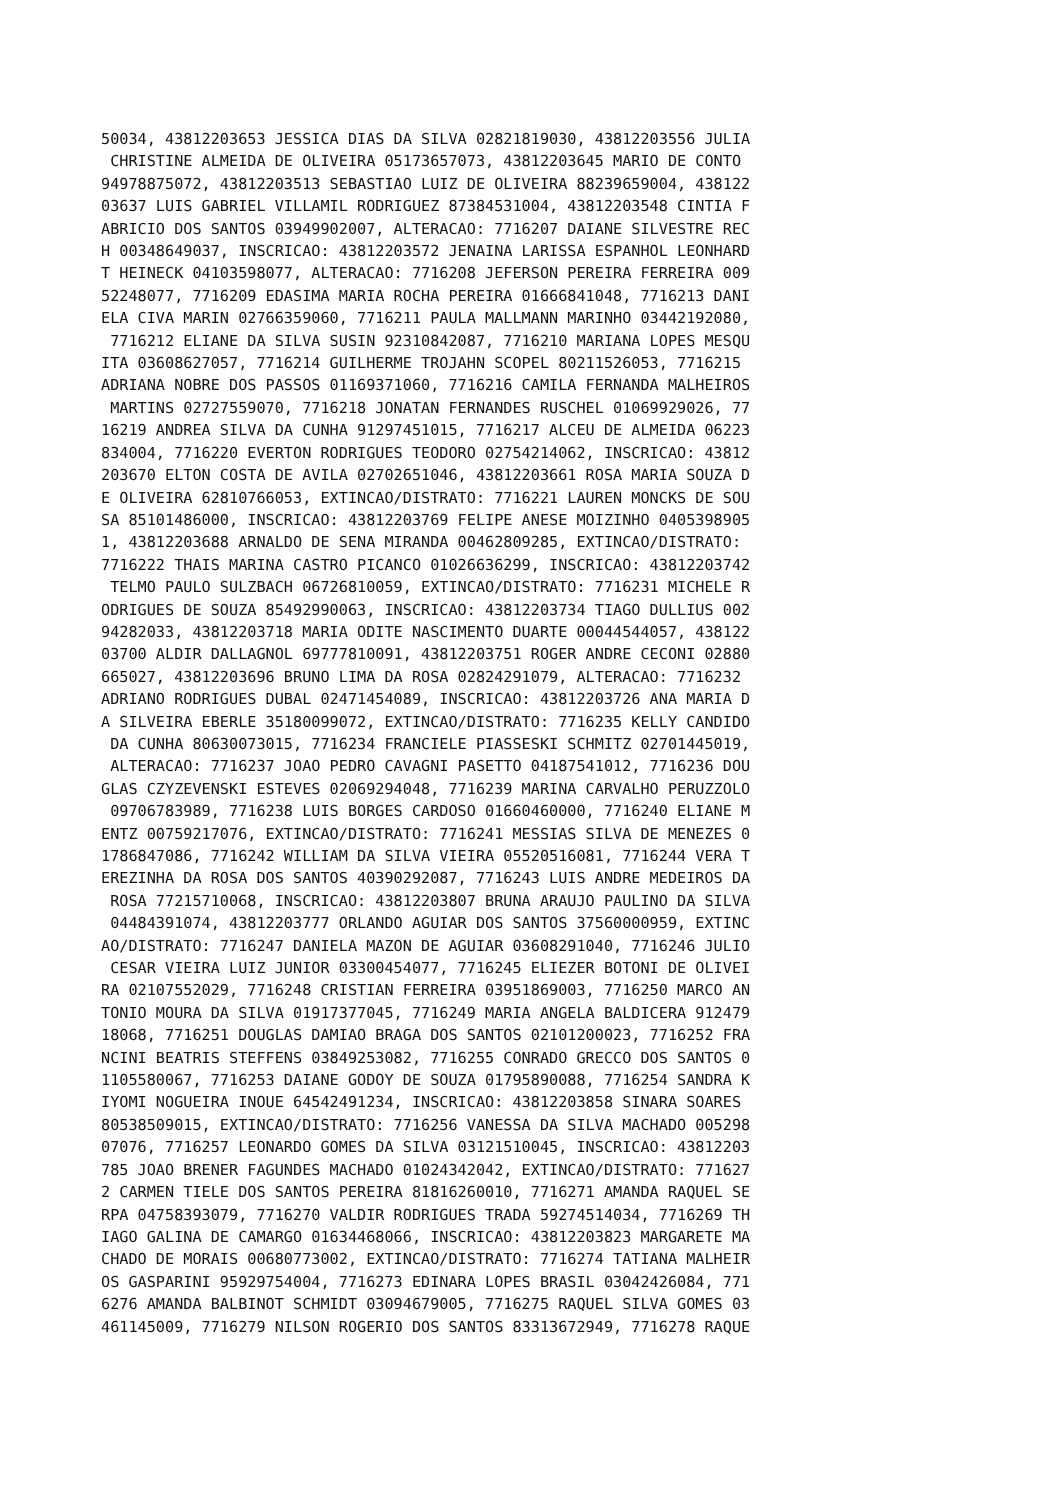50034, 43812203653 JESSICA DIAS DA SILVA 02821819030, 43812203556 JULIA
 CHRISTINE ALMEIDA DE OLIVEIRA 05173657073, 43812203645 MARIO DE CONTO
94978875072, 43812203513 SEBASTIAO LUIZ DE OLIVEIRA 88239659004, 438122
03637 LUIS GABRIEL VILLAMIL RODRIGUEZ 87384531004, 43812203548 CINTIA F
ABRICIO DOS SANTOS 03949902007, ALTERACAO: 7716207 DAIANE SILVESTRE REC
H 00348649037, INSCRICAO: 43812203572 JENAINA LARISSA ESPANHOL LEONHARD
T HEINECK 04103598077, ALTERACAO: 7716208 JEFERSON PEREIRA FERREIRA 009
52248077, 7716209 EDASIMA MARIA ROCHA PEREIRA 01666841048, 7716213 DANI
ELA CIVA MARIN 02766359060, 7716211 PAULA MALLMANN MARINHO 03442192080,
 7716212 ELIANE DA SILVA SUSIN 92310842087, 7716210 MARIANA LOPES MESQU
ITA 03608627057, 7716214 GUILHERME TROJAHN SCOPEL 80211526053, 7716215
ADRIANA NOBRE DOS PASSOS 01169371060, 7716216 CAMILA FERNANDA MALHEIROS
 MARTINS 02727559070, 7716218 JONATAN FERNANDES RUSCHEL 01069929026, 77
16219 ANDREA SILVA DA CUNHA 91297451015, 7716217 ALCEU DE ALMEIDA 06223
834004, 7716220 EVERTON RODRIGUES TEODORO 02754214062, INSCRICAO: 43812
203670 ELTON COSTA DE AVILA 02702651046, 43812203661 ROSA MARIA SOUZA D
E OLIVEIRA 62810766053, EXTINCAO/DISTRATO: 7716221 LAUREN MONCKS DE SOU
SA 85101486000, INSCRICAO: 43812203769 FELIPE ANESE MOIZINHO 0405398905
1, 43812203688 ARNALDO DE SENA MIRANDA 00462809285, EXTINCAO/DISTRATO:
7716222 THAIS MARINA CASTRO PICANCO 01026636299, INSCRICAO: 43812203742
 TELMO PAULO SULZBACH 06726810059, EXTINCAO/DISTRATO: 7716231 MICHELE R
ODRIGUES DE SOUZA 85492990063, INSCRICAO: 43812203734 TIAGO DULLIUS 002
94282033, 43812203718 MARIA ODITE NASCIMENTO DUARTE 00044544057, 438122
03700 ALDIR DALLAGNOL 69777810091, 43812203751 ROGER ANDRE CECONI 02880
665027, 43812203696 BRUNO LIMA DA ROSA 02824291079, ALTERACAO: 7716232
ADRIANO RODRIGUES DUBAL 02471454089, INSCRICAO: 43812203726 ANA MARIA D
A SILVEIRA EBERLE 35180099072, EXTINCAO/DISTRATO: 7716235 KELLY CANDIDO
 DA CUNHA 80630073015, 7716234 FRANCIELE PIASSESKI SCHMITZ 02701445019,
 ALTERACAO: 7716237 JOAO PEDRO CAVAGNI PASETTO 04187541012, 7716236 DOU
GLAS CZYZEVENSKI ESTEVES 02069294048, 7716239 MARINA CARVALHO PERUZZOLO
 09706783989, 7716238 LUIS BORGES CARDOSO 01660460000, 7716240 ELIANE M
ENTZ 00759217076, EXTINCAO/DISTRATO: 7716241 MESSIAS SILVA DE MENEZES 0
1786847086, 7716242 WILLIAM DA SILVA VIEIRA 05520516081, 7716244 VERA T
EREZINHA DA ROSA DOS SANTOS 40390292087, 7716243 LUIS ANDRE MEDEIROS DA
 ROSA 77215710068, INSCRICAO: 43812203807 BRUNA ARAUJO PAULINO DA SILVA
 04484391074, 43812203777 ORLANDO AGUIAR DOS SANTOS 37560000959, EXTINC
AO/DISTRATO: 7716247 DANIELA MAZON DE AGUIAR 03608291040, 7716246 JULIO
 CESAR VIEIRA LUIZ JUNIOR 03300454077, 7716245 ELIEZER BOTONI DE OLIVEI
RA 02107552029, 7716248 CRISTIAN FERREIRA 03951869003, 7716250 MARCO AN
TONIO MOURA DA SILVA 01917377045, 7716249 MARIA ANGELA BALDICERA 912479
18068, 7716251 DOUGLAS DAMIAO BRAGA DOS SANTOS 02101200023, 7716252 FRA
NCINI BEATRIS STEFFENS 03849253082, 7716255 CONRADO GRECCO DOS SANTOS 0
1105580067, 7716253 DAIANE GODOY DE SOUZA 01795890088, 7716254 SANDRA K
IYOMI NOGUEIRA INOUE 64542491234, INSCRICAO: 43812203858 SINARA SOARES
80538509015, EXTINCAO/DISTRATO: 7716256 VANESSA DA SILVA MACHADO 005298
07076, 7716257 LEONARDO GOMES DA SILVA 03121510045, INSCRICAO: 43812203
785 JOAO BRENER FAGUNDES MACHADO 01024342042, EXTINCAO/DISTRATO: 771627
2 CARMEN TIELE DOS SANTOS PEREIRA 81816260010, 7716271 AMANDA RAQUEL SE
RPA 04758393079, 7716270 VALDIR RODRIGUES TRADA 59274514034, 7716269 TH
IAGO GALINA DE CAMARGO 01634468066, INSCRICAO: 43812203823 MARGARETE MA
CHADO DE MORAIS 00680773002, EXTINCAO/DISTRATO: 7716274 TATIANA MALHEIR
OS GASPARINI 95929754004, 7716273 EDINARA LOPES BRASIL 03042426084, 771
6276 AMANDA BALBINOT SCHMIDT 03094679005, 7716275 RAQUEL SILVA GOMES 03
461145009, 7716279 NILSON ROGERIO DOS SANTOS 83313672949, 7716278 RAQUE